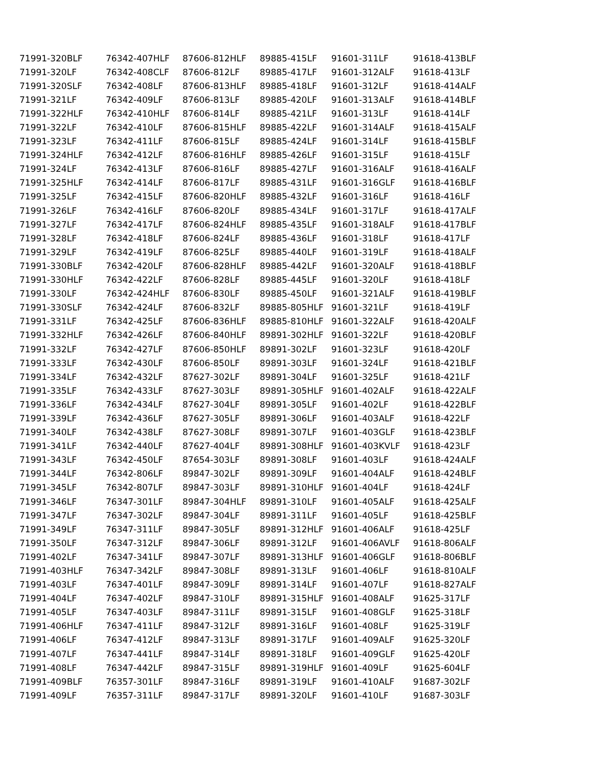| 71991-320BLF | 76342-407HLF | 87606-812HLF | 89885-415LF | 91601-311LF | 91618-413BLF |
| 71991-320LF | 76342-408CLF | 87606-812LF | 89885-417LF | 91601-312ALF | 91618-413LF |
| 71991-320SLF | 76342-408LF | 87606-813HLF | 89885-418LF | 91601-312LF | 91618-414ALF |
| 71991-321LF | 76342-409LF | 87606-813LF | 89885-420LF | 91601-313ALF | 91618-414BLF |
| 71991-322HLF | 76342-410HLF | 87606-814LF | 89885-421LF | 91601-313LF | 91618-414LF |
| 71991-322LF | 76342-410LF | 87606-815HLF | 89885-422LF | 91601-314ALF | 91618-415ALF |
| 71991-323LF | 76342-411LF | 87606-815LF | 89885-424LF | 91601-314LF | 91618-415BLF |
| 71991-324HLF | 76342-412LF | 87606-816HLF | 89885-426LF | 91601-315LF | 91618-415LF |
| 71991-324LF | 76342-413LF | 87606-816LF | 89885-427LF | 91601-316ALF | 91618-416ALF |
| 71991-325HLF | 76342-414LF | 87606-817LF | 89885-431LF | 91601-316GLF | 91618-416BLF |
| 71991-325LF | 76342-415LF | 87606-820HLF | 89885-432LF | 91601-316LF | 91618-416LF |
| 71991-326LF | 76342-416LF | 87606-820LF | 89885-434LF | 91601-317LF | 91618-417ALF |
| 71991-327LF | 76342-417LF | 87606-824HLF | 89885-435LF | 91601-318ALF | 91618-417BLF |
| 71991-328LF | 76342-418LF | 87606-824LF | 89885-436LF | 91601-318LF | 91618-417LF |
| 71991-329LF | 76342-419LF | 87606-825LF | 89885-440LF | 91601-319LF | 91618-418ALF |
| 71991-330BLF | 76342-420LF | 87606-828HLF | 89885-442LF | 91601-320ALF | 91618-418BLF |
| 71991-330HLF | 76342-422LF | 87606-828LF | 89885-445LF | 91601-320LF | 91618-418LF |
| 71991-330LF | 76342-424HLF | 87606-830LF | 89885-450LF | 91601-321ALF | 91618-419BLF |
| 71991-330SLF | 76342-424LF | 87606-832LF | 89885-805HLF | 91601-321LF | 91618-419LF |
| 71991-331LF | 76342-425LF | 87606-836HLF | 89885-810HLF | 91601-322ALF | 91618-420ALF |
| 71991-332HLF | 76342-426LF | 87606-840HLF | 89891-302HLF | 91601-322LF | 91618-420BLF |
| 71991-332LF | 76342-427LF | 87606-850HLF | 89891-302LF | 91601-323LF | 91618-420LF |
| 71991-333LF | 76342-430LF | 87606-850LF | 89891-303LF | 91601-324LF | 91618-421BLF |
| 71991-334LF | 76342-432LF | 87627-302LF | 89891-304LF | 91601-325LF | 91618-421LF |
| 71991-335LF | 76342-433LF | 87627-303LF | 89891-305HLF | 91601-402ALF | 91618-422ALF |
| 71991-336LF | 76342-434LF | 87627-304LF | 89891-305LF | 91601-402LF | 91618-422BLF |
| 71991-339LF | 76342-436LF | 87627-305LF | 89891-306LF | 91601-403ALF | 91618-422LF |
| 71991-340LF | 76342-438LF | 87627-308LF | 89891-307LF | 91601-403GLF | 91618-423BLF |
| 71991-341LF | 76342-440LF | 87627-404LF | 89891-308HLF | 91601-403KVLF | 91618-423LF |
| 71991-343LF | 76342-450LF | 87654-303LF | 89891-308LF | 91601-403LF | 91618-424ALF |
| 71991-344LF | 76342-806LF | 89847-302LF | 89891-309LF | 91601-404ALF | 91618-424BLF |
| 71991-345LF | 76342-807LF | 89847-303LF | 89891-310HLF | 91601-404LF | 91618-424LF |
| 71991-346LF | 76347-301LF | 89847-304HLF | 89891-310LF | 91601-405ALF | 91618-425ALF |
| 71991-347LF | 76347-302LF | 89847-304LF | 89891-311LF | 91601-405LF | 91618-425BLF |
| 71991-349LF | 76347-311LF | 89847-305LF | 89891-312HLF | 91601-406ALF | 91618-425LF |
| 71991-350LF | 76347-312LF | 89847-306LF | 89891-312LF | 91601-406AVLF | 91618-806ALF |
| 71991-402LF | 76347-341LF | 89847-307LF | 89891-313HLF | 91601-406GLF | 91618-806BLF |
| 71991-403HLF | 76347-342LF | 89847-308LF | 89891-313LF | 91601-406LF | 91618-810ALF |
| 71991-403LF | 76347-401LF | 89847-309LF | 89891-314LF | 91601-407LF | 91618-827ALF |
| 71991-404LF | 76347-402LF | 89847-310LF | 89891-315HLF | 91601-408ALF | 91625-317LF |
| 71991-405LF | 76347-403LF | 89847-311LF | 89891-315LF | 91601-408GLF | 91625-318LF |
| 71991-406HLF | 76347-411LF | 89847-312LF | 89891-316LF | 91601-408LF | 91625-319LF |
| 71991-406LF | 76347-412LF | 89847-313LF | 89891-317LF | 91601-409ALF | 91625-320LF |
| 71991-407LF | 76347-441LF | 89847-314LF | 89891-318LF | 91601-409GLF | 91625-420LF |
| 71991-408LF | 76347-442LF | 89847-315LF | 89891-319HLF | 91601-409LF | 91625-604LF |
| 71991-409BLF | 76357-301LF | 89847-316LF | 89891-319LF | 91601-410ALF | 91687-302LF |
| 71991-409LF | 76357-311LF | 89847-317LF | 89891-320LF | 91601-410LF | 91687-303LF |